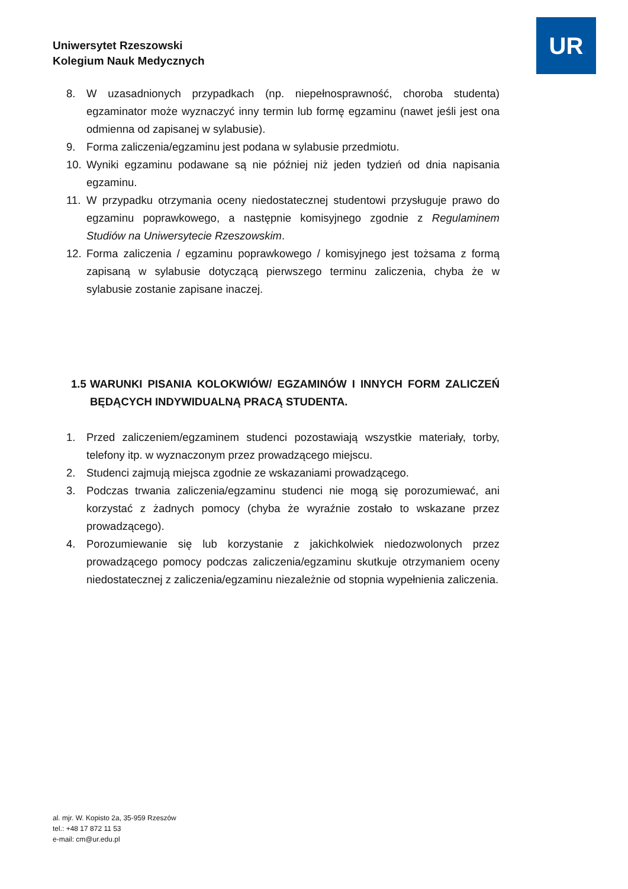Uniwersytet Rzeszowski
Kolegium Nauk Medycznych
UR
8. W uzasadnionych przypadkach (np. niepełnosprawność, choroba studenta) egzaminator może wyznaczyć inny termin lub formę egzaminu (nawet jeśli jest ona odmienna od zapisanej w sylabusie).
9. Forma zaliczenia/egzaminu jest podana w sylabusie przedmiotu.
10. Wyniki egzaminu podawane są nie później niż jeden tydzień od dnia napisania egzaminu.
11. W przypadku otrzymania oceny niedostatecznej studentowi przysługuje prawo do egzaminu poprawkowego, a następnie komisyjnego zgodnie z Regulaminem Studiów na Uniwersytecie Rzeszowskim.
12. Forma zaliczenia / egzaminu poprawkowego / komisyjnego jest tożsama z formą zapisaną w sylabusie dotyczącą pierwszego terminu zaliczenia, chyba że w sylabusie zostanie zapisane inaczej.
1.5 WARUNKI PISANIA KOLOKWIÓW/ EGZAMINÓW I INNYCH FORM ZALICZEŃ BĘDĄCYCH INDYWIDUALNĄ PRACĄ STUDENTA.
1. Przed zaliczeniem/egzaminem studenci pozostawiają wszystkie materiały, torby, telefony itp. w wyznaczonym przez prowadzącego miejscu.
2. Studenci zajmują miejsca zgodnie ze wskazaniami prowadzącego.
3. Podczas trwania zaliczenia/egzaminu studenci nie mogą się porozumiewać, ani korzystać z żadnych pomocy (chyba że wyraźnie zostało to wskazane przez prowadzącego).
4. Porozumiewanie się lub korzystanie z jakichkolwiek niedozwolonych przez prowadzącego pomocy podczas zaliczenia/egzaminu skutkuje otrzymaniem oceny niedostatecznej z zaliczenia/egzaminu niezależnie od stopnia wypełnienia zaliczenia.
al. mjr. W. Kopisto 2a, 35-959 Rzeszów
tel.: +48 17 872 11 53
e-mail: cm@ur.edu.pl